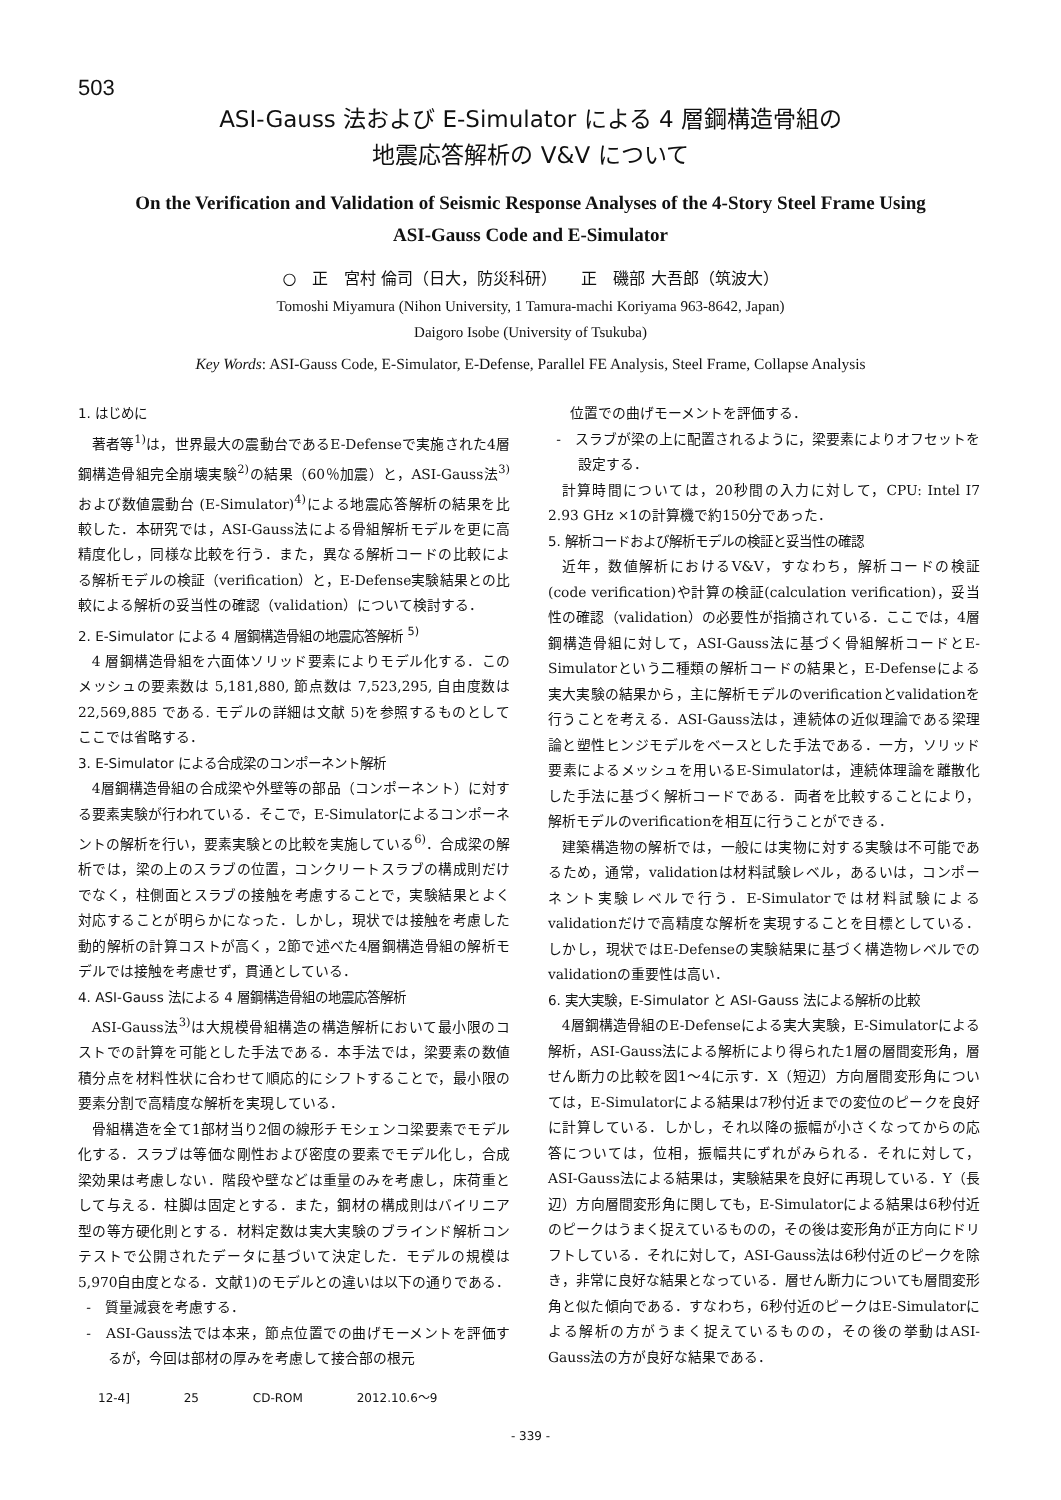503
ASI-Gauss 法および E-Simulator による 4 層鋼構造骨組の
地震応答解析の V&V について
On the Verification and Validation of Seismic Response Analyses of the 4-Story Steel Frame Using
ASI-Gauss Code and E-Simulator
○　正　宮村 倫司（日大，防災科研）　　正　磯部 大吾郎（筑波大）
Tomoshi Miyamura (Nihon University, 1 Tamura-machi Koriyama 963-8642, Japan)
Daigoro Isobe (University of Tsukuba)
Key Words: ASI-Gauss Code, E-Simulator, E-Defense, Parallel FE Analysis, Steel Frame, Collapse Analysis
1. はじめに
著者等<sup>1)</sup>は，世界最大の震動台であるE-Defenseで実施された4層鋼構造骨組完全崩壊実験<sup>2)</sup>の結果（60％加震）と，ASI-Gauss法<sup>3)</sup>および数値震動台 (E-Simulator)<sup>4)</sup>による地震応答解析の結果を比較した．本研究では，ASI-Gauss法による骨組解析モデルを更に高精度化し，同様な比較を行う．また，異なる解析コードの比較による解析モデルの検証（verification）と，E-Defense実験結果との比較による解析の妥当性の確認（validation）について検討する．
2. E-Simulator による 4 層鋼構造骨組の地震応答解析 <sup>5)</sup>
4 層鋼構造骨組を六面体ソリッド要素によりモデル化する．このメッシュの要素数は 5,181,880, 節点数は 7,523,295, 自由度数は 22,569,885 である. モデルの詳細は文献 5)を参照するものとしてここでは省略する．
3. E-Simulator による合成梁のコンポーネント解析
4層鋼構造骨組の合成梁や外壁等の部品（コンポーネント）に対する要素実験が行われている．そこで，E-Simulatorによるコンポーネントの解析を行い，要素実験との比較を実施している<sup>6)</sup>．合成梁の解析では，梁の上のスラブの位置，コンクリートスラブの構成則だけでなく，柱側面とスラブの接触を考慮することで，実験結果とよく対応することが明らかになった．しかし，現状では接触を考慮した動的解析の計算コストが高く，2節で述べた4層鋼構造骨組の解析モデルでは接触を考慮せず，貫通としている．
4. ASI-Gauss 法による 4 層鋼構造骨組の地震応答解析
ASI-Gauss法<sup>3)</sup>は大規模骨組構造の構造解析において最小限のコストでの計算を可能とした手法である．本手法では，梁要素の数値積分点を材料性状に合わせて順応的にシフトすることで，最小限の要素分割で高精度な解析を実現している．
骨組構造を全て1部材当り2個の線形チモシェンコ梁要素でモデル化する．スラブは等価な剛性および密度の要素でモデル化し，合成梁効果は考慮しない．階段や壁などは重量のみを考慮し，床荷重として与える．柱脚は固定とする．また，鋼材の構成則はバイリニア型の等方硬化則とする．材料定数は実大実験のブラインド解析コンテストで公開されたデータに基づいて決定した．モデルの規模は5,970自由度となる．文献1)のモデルとの違いは以下の通りである．
-　質量減衰を考慮する．
-　ASI-Gauss法では本来，節点位置での曲げモーメントを評価するが，今回は部材の厚みを考慮して接合部の根元
　位置での曲げモーメントを評価する．
-　スラブが梁の上に配置されるように，梁要素によりオフセットを設定する．
計算時間については，20秒間の入力に対して，CPU: Intel I7 2.93 GHz ×1の計算機で約150分であった．
5. 解析コードおよび解析モデルの検証と妥当性の確認
近年，数値解析におけるV&V，すなわち，解析コードの検証(code verification)や計算の検証(calculation verification)，妥当性の確認（validation）の必要性が指摘されている．ここでは，4層鋼構造骨組に対して，ASI-Gauss法に基づく骨組解析コードとE-Simulatorという二種類の解析コードの結果と，E-Defenseによる実大実験の結果から，主に解析モデルのverificationとvalidationを行うことを考える．ASI-Gauss法は，連続体の近似理論である梁理論と塑性ヒンジモデルをベースとした手法である．一方，ソリッド要素によるメッシュを用いるE-Simulatorは，連続体理論を離散化した手法に基づく解析コードである．両者を比較することにより，解析モデルのverificationを相互に行うことができる．
建築構造物の解析では，一般には実物に対する実験は不可能であるため，通常，validationは材料試験レベル，あるいは，コンポーネント実験レベルで行う．E-Simulatorでは材料試験によるvalidationだけで高精度な解析を実現することを目標としている．しかし，現状ではE-Defenseの実験結果に基づく構造物レベルでのvalidationの重要性は高い．
6. 実大実験，E-Simulator と ASI-Gauss 法による解析の比較
4層鋼構造骨組のE-Defenseによる実大実験，E-Simulatorによる解析，ASI-Gauss法による解析により得られた1層の層間変形角，層せん断力の比較を図1～4に示す．X（短辺）方向層間変形角については，E-Simulatorによる結果は7秒付近までの変位のピークを良好に計算している．しかし，それ以降の振幅が小さくなってからの応答については，位相，振幅共にずれがみられる．それに対して，ASI-Gauss法による結果は，実験結果を良好に再現している．Y（長辺）方向層間変形角に関しても，E-Simulatorによる結果は6秒付近のピークはうまく捉えているものの，その後は変形角が正方向にドリフトしている．それに対して，ASI-Gauss法は6秒付近のピークを除き，非常に良好な結果となっている．層せん断力についても層間変形角と似た傾向である．すなわち，6秒付近のピークはE-Simulatorによる解析の方がうまく捉えているものの，その後の挙動はASI-Gauss法の方が良好な結果である．
12-4] 25 CD-ROM 2012.10.6～9
- 339 -